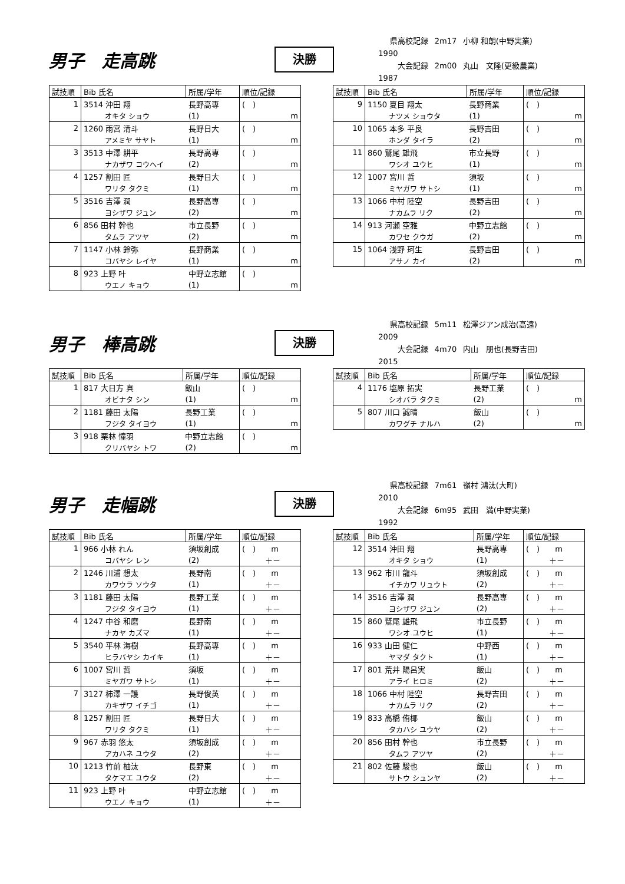男子　走高跳
決勝
県高校記録 2m17 小柳 和朗(中野実業) 1990
大会記録 2m00 丸山　文隆(更級農業) 1987
| 試技順 | Bib 氏名 | 所属/学年 | 順位/記録 |
| --- | --- | --- | --- |
| 1 | 3514 沖田 翔 | 長野高専 | ( ) |
| | オキタ ショウ | (1) | m |
| 2 | 1260 雨宮 清斗 | 長野日大 | ( ) |
| | アメミヤ サヤト | (1) | m |
| 3 | 3513 中澤 耕平 | 長野高専 | ( ) |
| | ナカザワ コウヘイ | (2) | m |
| 4 | 1257 割田 匠 | 長野日大 | ( ) |
| | ワリタ タクミ | (1) | m |
| 5 | 3516 吉澤 潤 | 長野高専 | ( ) |
| | ヨシザワ ジュン | (2) | m |
| 6 | 856 田村 幹也 | 市立長野 | ( ) |
| | タムラ アツヤ | (2) | m |
| 7 | 1147 小林 鈴弥 | 長野商業 | ( ) |
| | コバヤシ レイヤ | (1) | m |
| 8 | 923 上野 叶 | 中野立志館 | ( ) |
| | ウエノ キョウ | (1) | m |
| 試技順 | Bib 氏名 | 所属/学年 | 順位/記録 |
| --- | --- | --- | --- |
| 9 | 1150 夏目 翔太 | 長野商業 | ( ) |
| | ナツメ ショウタ | (1) | m |
| 10 | 1065 本多 平良 | 長野吉田 | ( ) |
| | ホンダ タイラ | (2) | m |
| 11 | 860 鷲尾 雄飛 | 市立長野 | ( ) |
| | ワシオ ユウヒ | (1) | m |
| 12 | 1007 宮川 哲 | 須坂 | ( ) |
| | ミヤガワ サトシ | (1) | m |
| 13 | 1066 中村 陸空 | 長野吉田 | ( ) |
| | ナカムラ リク | (2) | m |
| 14 | 913 河瀬 空雅 | 中野立志館 | ( ) |
| | カワセ クウガ | (2) | m |
| 15 | 1064 浅野 珂生 | 長野吉田 | ( ) |
| | アサノ カイ | (2) | m |
男子　棒高跳
決勝
県高校記録 5m11 松澤ジアン成治(高遠) 2009
大会記録 4m70 内山　朋也(長野吉田) 2015
| 試技順 | Bib 氏名 | 所属/学年 | 順位/記録 |
| --- | --- | --- | --- |
| 1 | 817 大日方 真 | 飯山 | ( ) |
| | オビナタ シン | (1) | m |
| 2 | 1181 藤田 太陽 | 長野工業 | ( ) |
| | フジタ タイヨウ | (1) | m |
| 3 | 918 栗林 憧羽 | 中野立志館 | ( ) |
| | クリバヤシ トワ | (2) | m |
| 試技順 | Bib 氏名 | 所属/学年 | 順位/記録 |
| --- | --- | --- | --- |
| 4 | 1176 塩原 拓実 | 長野工業 | ( ) |
| | シオバラ タクミ | (2) | m |
| 5 | 807 川口 誠晴 | 飯山 | ( ) |
| | カワグチ ナルハ | (2) | m |
男子　走幅跳
決勝
県高校記録 7m61 嶺村 鴻汰(大町) 2010
大会記録 6m95 武田　満(中野実業) 1992
| 試技順 | Bib 氏名 | 所属/学年 | 順位/記録 |
| --- | --- | --- | --- |
| 1 | 966 小林 れん | 須坂創成 | ( ) m |
| | コバヤシ レン | (2) | ＋－ |
| 2 | 1246 川浦 想太 | 長野南 | ( ) m |
| | カワウラ ソウタ | (1) | ＋－ |
| 3 | 1181 藤田 太陽 | 長野工業 | ( ) m |
| | フジタ タイヨウ | (1) | ＋－ |
| 4 | 1247 中谷 和磨 | 長野南 | ( ) m |
| | ナカヤ カズマ | (1) | ＋－ |
| 5 | 3540 平林 海樹 | 長野高専 | ( ) m |
| | ヒラバヤシ カイキ | (1) | ＋－ |
| 6 | 1007 宮川 哲 | 須坂 | ( ) m |
| | ミヤガワ サトシ | (1) | ＋－ |
| 7 | 3127 柿澤 一護 | 長野俊英 | ( ) m |
| | カキザワ イチゴ | (1) | ＋－ |
| 8 | 1257 割田 匠 | 長野日大 | ( ) m |
| | ワリタ タクミ | (1) | ＋－ |
| 9 | 967 赤羽 悠太 | 須坂創成 | ( ) m |
| | アカハネ ユウタ | (2) | ＋－ |
| 10 | 1213 竹前 柚汰 | 長野東 | ( ) m |
| | タケマエ ユウタ | (2) | ＋－ |
| 11 | 923 上野 叶 | 中野立志館 | ( ) m |
| | ウエノ キョウ | (1) | ＋－ |
| 試技順 | Bib 氏名 | 所属/学年 | 順位/記録 |
| --- | --- | --- | --- |
| 12 | 3514 沖田 翔 | 長野高専 | ( ) m |
| | オキタ ショウ | (1) | ＋－ |
| 13 | 962 市川 龍斗 | 須坂創成 | ( ) m |
| | イチカワ リュウト | (2) | ＋－ |
| 14 | 3516 吉澤 潤 | 長野高専 | ( ) m |
| | ヨシザワ ジュン | (2) | ＋－ |
| 15 | 860 鷲尾 雄飛 | 市立長野 | ( ) m |
| | ワシオ ユウヒ | (1) | ＋－ |
| 16 | 933 山田 健仁 | 中野西 | ( ) m |
| | ヤマダ タクト | (1) | ＋－ |
| 17 | 801 荒井 陽呂実 | 飯山 | ( ) m |
| | アライ ヒロミ | (2) | ＋－ |
| 18 | 1066 中村 陸空 | 長野吉田 | ( ) m |
| | ナカムラ リク | (2) | ＋－ |
| 19 | 833 高橋 侑椰 | 飯山 | ( ) m |
| | タカハシ ユウヤ | (2) | ＋－ |
| 20 | 856 田村 幹也 | 市立長野 | ( ) m |
| | タムラ アツヤ | (2) | ＋－ |
| 21 | 802 佐藤 駿也 | 飯山 | ( ) m |
| | サトウ シュンヤ | (2) | ＋－ |